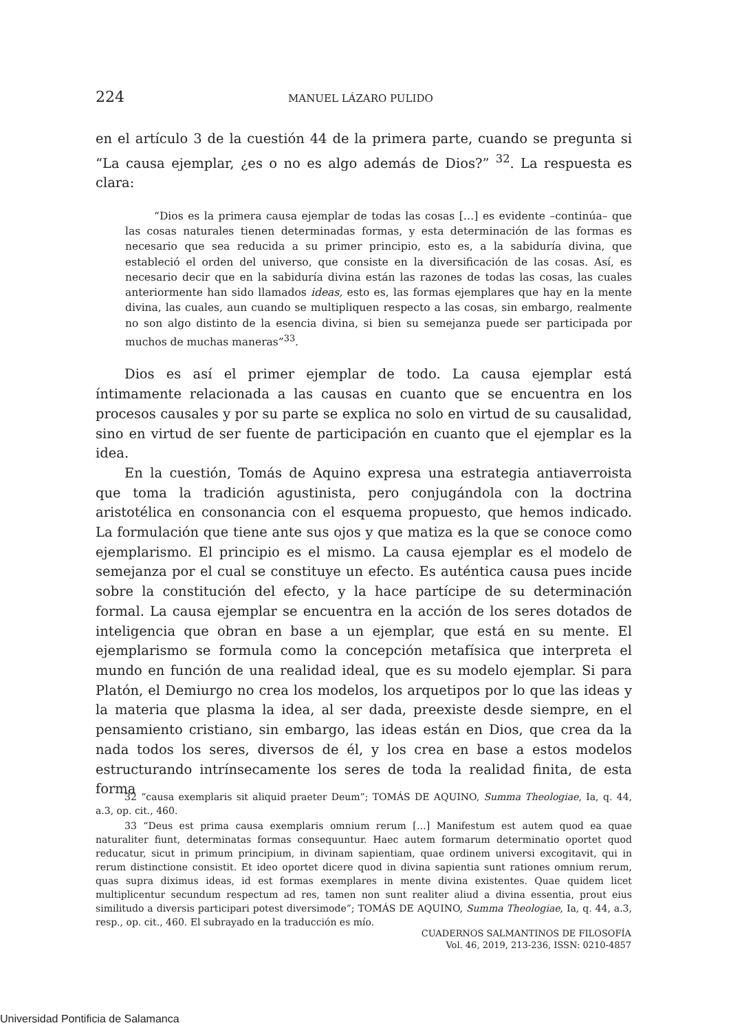224 MANUEL LÁZARO PULIDO
en el artículo 3 de la cuestión 44 de la primera parte, cuando se pregunta si “La causa ejemplar, ¿es o no es algo además de Dios?” <sup>32</sup>. La respuesta es clara:
“Dios es la primera causa ejemplar de todas las cosas […] es evidente –continúa– que las cosas naturales tienen determinadas formas, y esta determinación de las formas es necesario que sea reducida a su primer principio, esto es, a la sabiduría divina, que estableció el orden del universo, que consiste en la diversificación de las cosas. Así, es necesario decir que en la sabiduría divina están las razones de todas las cosas, las cuales anteriormente han sido llamados ideas, esto es, las formas ejemplares que hay en la mente divina, las cuales, aun cuando se multipliquen respecto a las cosas, sin embargo, realmente no son algo distinto de la esencia divina, si bien su semejanza puede ser participada por muchos de muchas maneras”<sup>33</sup>.
Dios es así el primer ejemplar de todo. La causa ejemplar está íntimamente relacionada a las causas en cuanto que se encuentra en los procesos causales y por su parte se explica no solo en virtud de su causalidad, sino en virtud de ser fuente de participación en cuanto que el ejemplar es la idea.
En la cuestión, Tomás de Aquino expresa una estrategia antiaverroista que toma la tradición agustinista, pero conjugándola con la doctrina aristotélica en consonancia con el esquema propuesto, que hemos indicado. La formulación que tiene ante sus ojos y que matiza es la que se conoce como ejemplarismo. El principio es el mismo. La causa ejemplar es el modelo de semejanza por el cual se constituye un efecto. Es auténtica causa pues incide sobre la constitución del efecto, y la hace partícipe de su determinación formal. La causa ejemplar se encuentra en la acción de los seres dotados de inteligencia que obran en base a un ejemplar, que está en su mente. El ejemplarismo se formula como la concepción metafísica que interpreta el mundo en función de una realidad ideal, que es su modelo ejemplar. Si para Platón, el Demiurgo no crea los modelos, los arquetipos por lo que las ideas y la materia que plasma la idea, al ser dada, preexiste desde siempre, en el pensamiento cristiano, sin embargo, las ideas están en Dios, que crea da la nada todos los seres, diversos de él, y los crea en base a estos modelos estructurando intrínsecamente los seres de toda la realidad finita, de esta forma
32 “causa exemplaris sit aliquid praeter Deum”; TOMÁS DE AQUINO, Summa Theologiae, Ia, q. 44, a.3, op. cit., 460.
33 “Deus est prima causa exemplaris omnium rerum […] Manifestum est autem quod ea quae naturaliter fiunt, determinatas formas consequuntur. Haec autem formarum determinatio oportet quod reducatur, sicut in primum principium, in divinam sapientiam, quae ordinem universi excogitavit, qui in rerum distinctione consistit. Et ideo oportet dicere quod in divina sapientia sunt rationes omnium rerum, quas supra diximus ideas, id est formas exemplares in mente divina existentes. Quae quidem licet multiplicentur secundum respectum ad res, tamen non sunt realiter aliud a divina essentia, prout eius similitudo a diversis participari potest diversimode”; TOMÁS DE AQUINO, Summa Theologiae, Ia, q. 44, a.3, resp., op. cit., 460. El subrayado en la traducción es mío.
CUADERNOS SALMANTINOS DE FILOSOFÍA
Vol. 46, 2019, 213-236, ISSN: 0210-4857
Universidad Pontificia de Salamanca